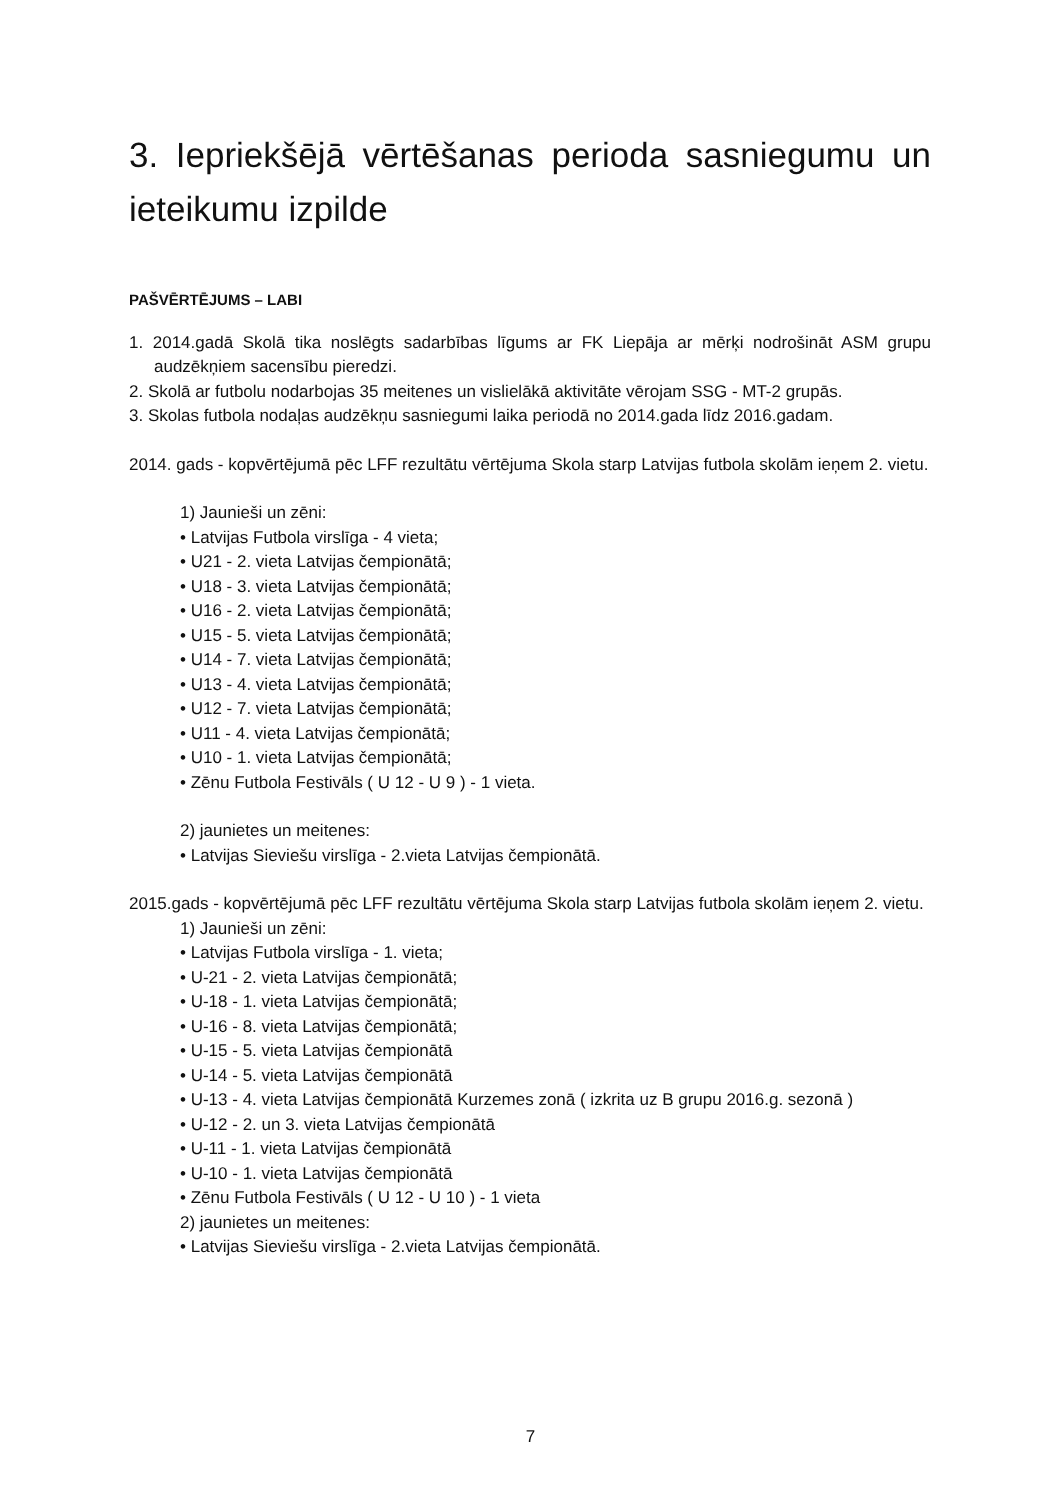3. Iepriekšējā vērtēšanas perioda sasniegumu un ieteikumu izpilde
PAŠVĒRTĒJUMS – LABI
1. 2014.gadā Skolā tika noslēgts sadarbības līgums ar FK Liepāja ar mērķi nodrošināt ASM grupu audzēkņiem sacensību pieredzi.
2. Skolā ar futbolu nodarbojas 35 meitenes un vislielākā aktivitāte vērojam SSG - MT-2 grupās.
3. Skolas futbola nodaļas audzēkņu sasniegumi laika periodā no 2014.gada līdz 2016.gadam.
2014. gads - kopvērtējumā pēc LFF rezultātu vērtējuma Skola starp Latvijas futbola skolām ieņem 2. vietu.
1) Jaunieši un zēni:
• Latvijas Futbola virslīga - 4 vieta;
• U21 - 2. vieta Latvijas čempionātā;
• U18 - 3. vieta Latvijas čempionātā;
• U16 - 2. vieta Latvijas čempionātā;
• U15 - 5. vieta Latvijas čempionātā;
• U14 - 7. vieta Latvijas čempionātā;
• U13 - 4. vieta Latvijas čempionātā;
• U12 - 7. vieta Latvijas čempionātā;
• U11 - 4. vieta Latvijas čempionātā;
• U10 - 1. vieta Latvijas čempionātā;
• Zēnu Futbola Festivāls ( U 12 - U 9 ) - 1 vieta.
2) jaunietes un meitenes:
• Latvijas Sieviešu virslīga - 2.vieta Latvijas čempionātā.
2015.gads - kopvērtējumā pēc LFF rezultātu vērtējuma Skola starp Latvijas futbola skolām ieņem 2. vietu.
1) Jaunieši un zēni:
• Latvijas Futbola virslīga - 1. vieta;
• U-21 - 2. vieta Latvijas čempionātā;
• U-18 - 1. vieta Latvijas čempionātā;
• U-16 - 8. vieta Latvijas čempionātā;
• U-15 - 5. vieta Latvijas čempionātā
• U-14 - 5. vieta Latvijas čempionātā
• U-13 - 4. vieta Latvijas čempionātā Kurzemes zonā ( izkrita uz B grupu 2016.g. sezonā )
• U-12 - 2. un 3. vieta Latvijas čempionātā
• U-11 - 1. vieta Latvijas čempionātā
• U-10 - 1. vieta Latvijas čempionātā
• Zēnu Futbola Festivāls ( U 12 - U 10 ) - 1 vieta
2) jaunietes un meitenes:
• Latvijas Sieviešu virslīga - 2.vieta Latvijas čempionātā.
7